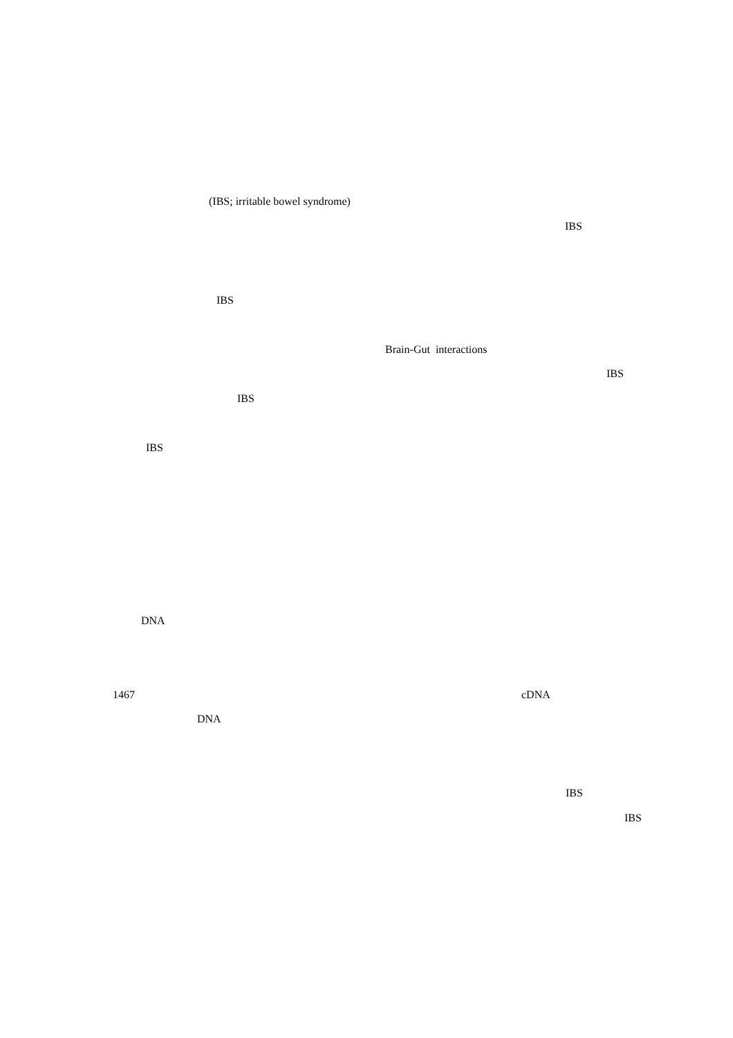(IBS; irritable bowel syndrome)
IBS
IBS
Brain-Gut interactions
IBS
IBS
IBS
DNA
1467 cDNA
DNA
IBS
IBS